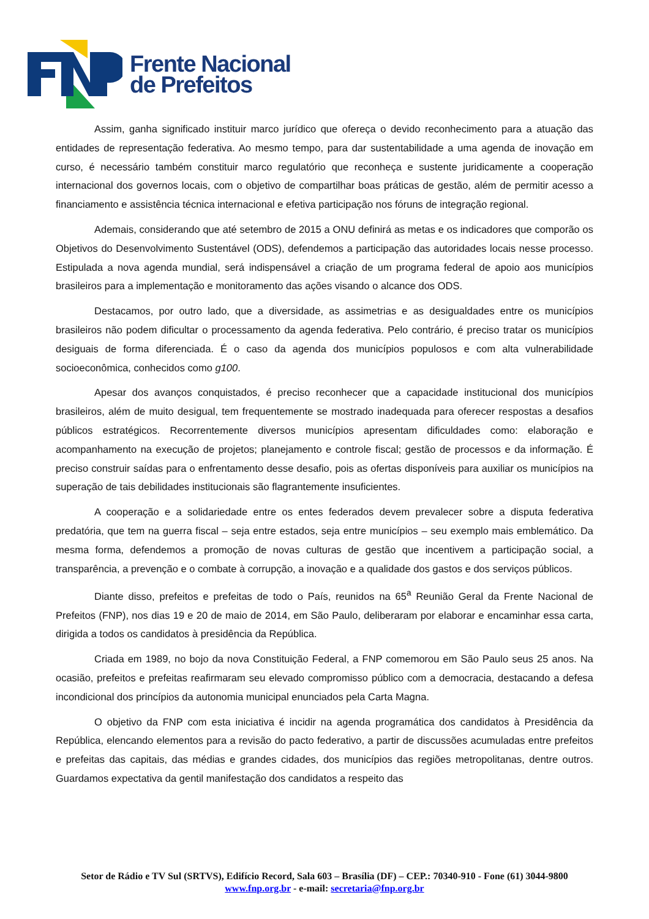Frente Nacional
de Prefeitos
Assim, ganha significado instituir marco jurídico que ofereça o devido reconhecimento para a atuação das entidades de representação federativa. Ao mesmo tempo, para dar sustentabilidade a uma agenda de inovação em curso, é necessário também constituir marco regulatório que reconheça e sustente juridicamente a cooperação internacional dos governos locais, com o objetivo de compartilhar boas práticas de gestão, além de permitir acesso a financiamento e assistência técnica internacional e efetiva participação nos fóruns de integração regional.
Ademais, considerando que até setembro de 2015 a ONU definirá as metas e os indicadores que comporão os Objetivos do Desenvolvimento Sustentável (ODS), defendemos a participação das autoridades locais nesse processo. Estipulada a nova agenda mundial, será indispensável a criação de um programa federal de apoio aos municípios brasileiros para a implementação e monitoramento das ações visando o alcance dos ODS.
Destacamos, por outro lado, que a diversidade, as assimetrias e as desigualdades entre os municípios brasileiros não podem dificultar o processamento da agenda federativa. Pelo contrário, é preciso tratar os municípios desiguais de forma diferenciada. É o caso da agenda dos municípios populosos e com alta vulnerabilidade socioeconômica, conhecidos como g100.
Apesar dos avanços conquistados, é preciso reconhecer que a capacidade institucional dos municípios brasileiros, além de muito desigual, tem frequentemente se mostrado inadequada para oferecer respostas a desafios públicos estratégicos. Recorrentemente diversos municípios apresentam dificuldades como: elaboração e acompanhamento na execução de projetos; planejamento e controle fiscal; gestão de processos e da informação. É preciso construir saídas para o enfrentamento desse desafio, pois as ofertas disponíveis para auxiliar os municípios na superação de tais debilidades institucionais são flagrantemente insuficientes.
A cooperação e a solidariedade entre os entes federados devem prevalecer sobre a disputa federativa predatória, que tem na guerra fiscal – seja entre estados, seja entre municípios – seu exemplo mais emblemático. Da mesma forma, defendemos a promoção de novas culturas de gestão que incentivem a participação social, a transparência, a prevenção e o combate à corrupção, a inovação e a qualidade dos gastos e dos serviços públicos.
Diante disso, prefeitos e prefeitas de todo o País, reunidos na 65<sup>a</sup> Reunião Geral da Frente Nacional de Prefeitos (FNP), nos dias 19 e 20 de maio de 2014, em São Paulo, deliberaram por elaborar e encaminhar essa carta, dirigida a todos os candidatos à presidência da República.
Criada em 1989, no bojo da nova Constituição Federal, a FNP comemorou em São Paulo seus 25 anos. Na ocasião, prefeitos e prefeitas reafirmaram seu elevado compromisso público com a democracia, destacando a defesa incondicional dos princípios da autonomia municipal enunciados pela Carta Magna.
O objetivo da FNP com esta iniciativa é incidir na agenda programática dos candidatos à Presidência da República, elencando elementos para a revisão do pacto federativo, a partir de discussões acumuladas entre prefeitos e prefeitas das capitais, das médias e grandes cidades, dos municípios das regiões metropolitanas, dentre outros. Guardamos expectativa da gentil manifestação dos candidatos a respeito das
Setor de Rádio e TV Sul (SRTVS), Edifício Record, Sala 603 – Brasília (DF) – CEP.: 70340-910 - Fone (61) 3044-9800
www.fnp.org.br - e-mail: secretaria@fnp.org.br